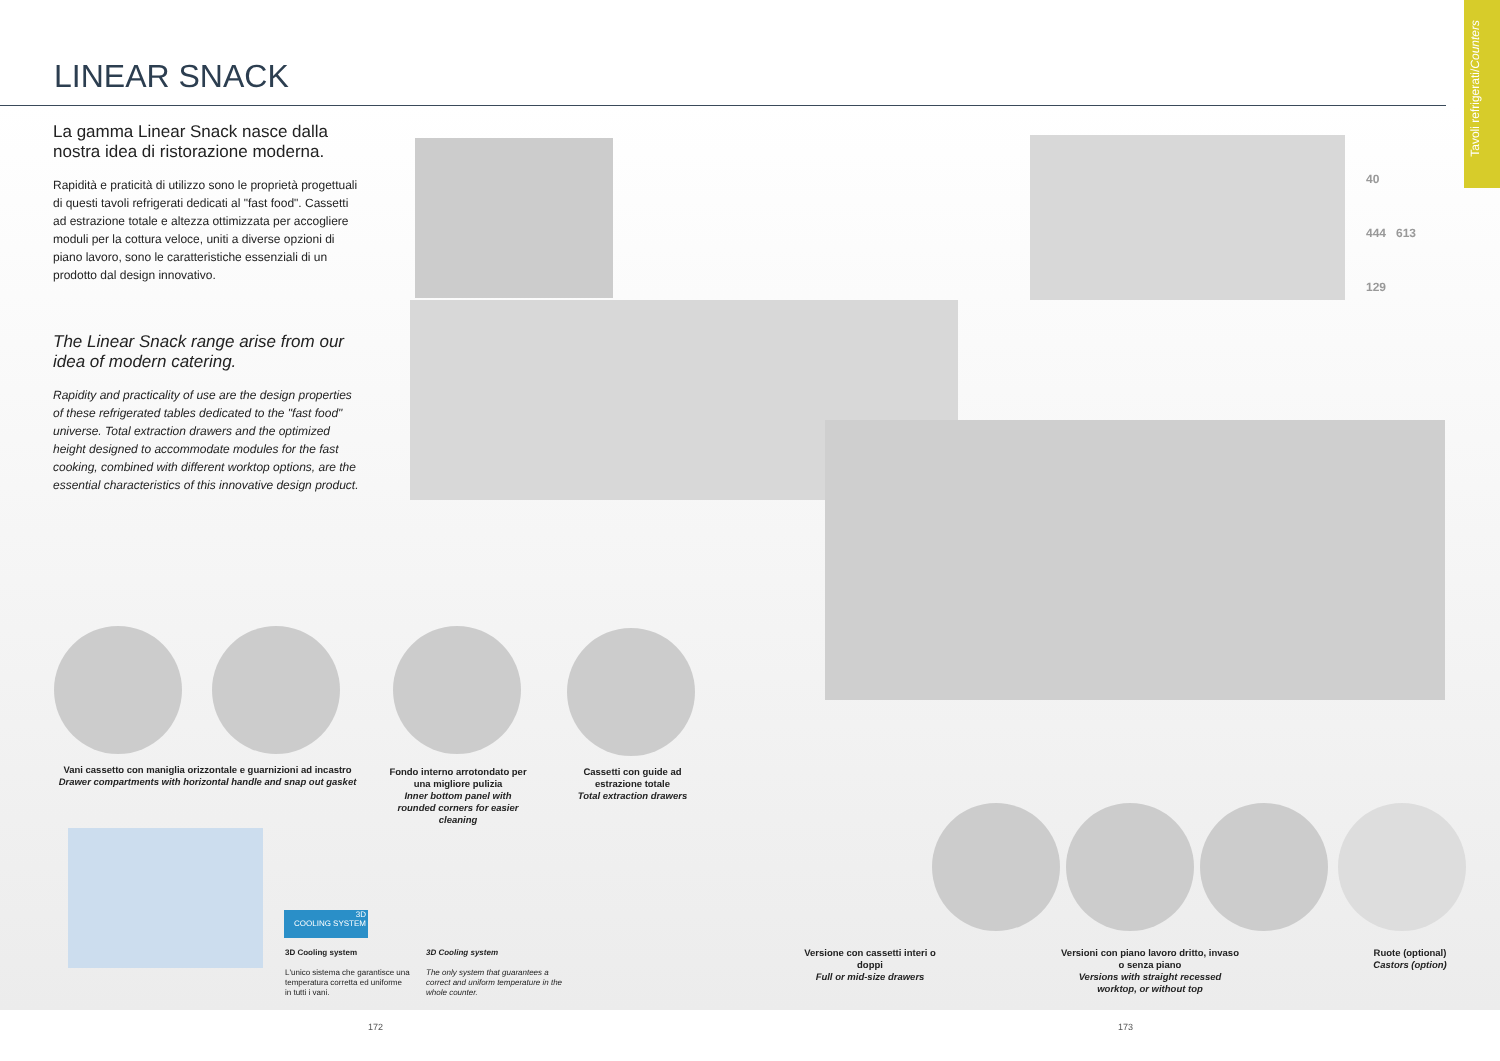Tavoli refrigerati/Counters
LINEAR SNACK
40
444 613
129
La gamma Linear Snack nasce dalla nostra idea di ristorazione moderna.
Rapidità e praticità di utilizzo sono le proprietà progettuali di questi tavoli refrigerati dedicati al "fast food". Cassetti ad estrazione totale e altezza ottimizzata per accogliere moduli per la cottura veloce, uniti a diverse opzioni di piano lavoro, sono le caratteristiche essenziali di un prodotto dal design innovativo.
The Linear Snack range arise from our idea of modern catering.
Rapidity and practicality of use are the design properties of these refrigerated tables dedicated to the "fast food" universe. Total extraction drawers and the optimized height designed to accommodate modules for the fast cooking, combined with different worktop options, are the essential characteristics of this innovative design product.
Vani cassetto con maniglia orizzontale e guarnizioni ad incastro
Drawer compartments with horizontal handle and snap out gasket
Fondo interno arrotondato per una migliore pulizia
Inner bottom panel with rounded corners for easier cleaning
Cassetti con guide ad estrazione totale
Total extraction drawers
3D
COOLING SYSTEM
3D Cooling system
L'unico sistema che garantisce una temperatura corretta ed uniforme in tutti i vani.
3D Cooling system
The only system that guarantees a correct and uniform temperature in the whole counter.
Versione con cassetti interi o doppi
Full or mid-size drawers
Versioni con piano lavoro dritto, invaso o senza piano
Versions with straight recessed worktop, or without top
Ruote (optional)
Castors (option)
172 173